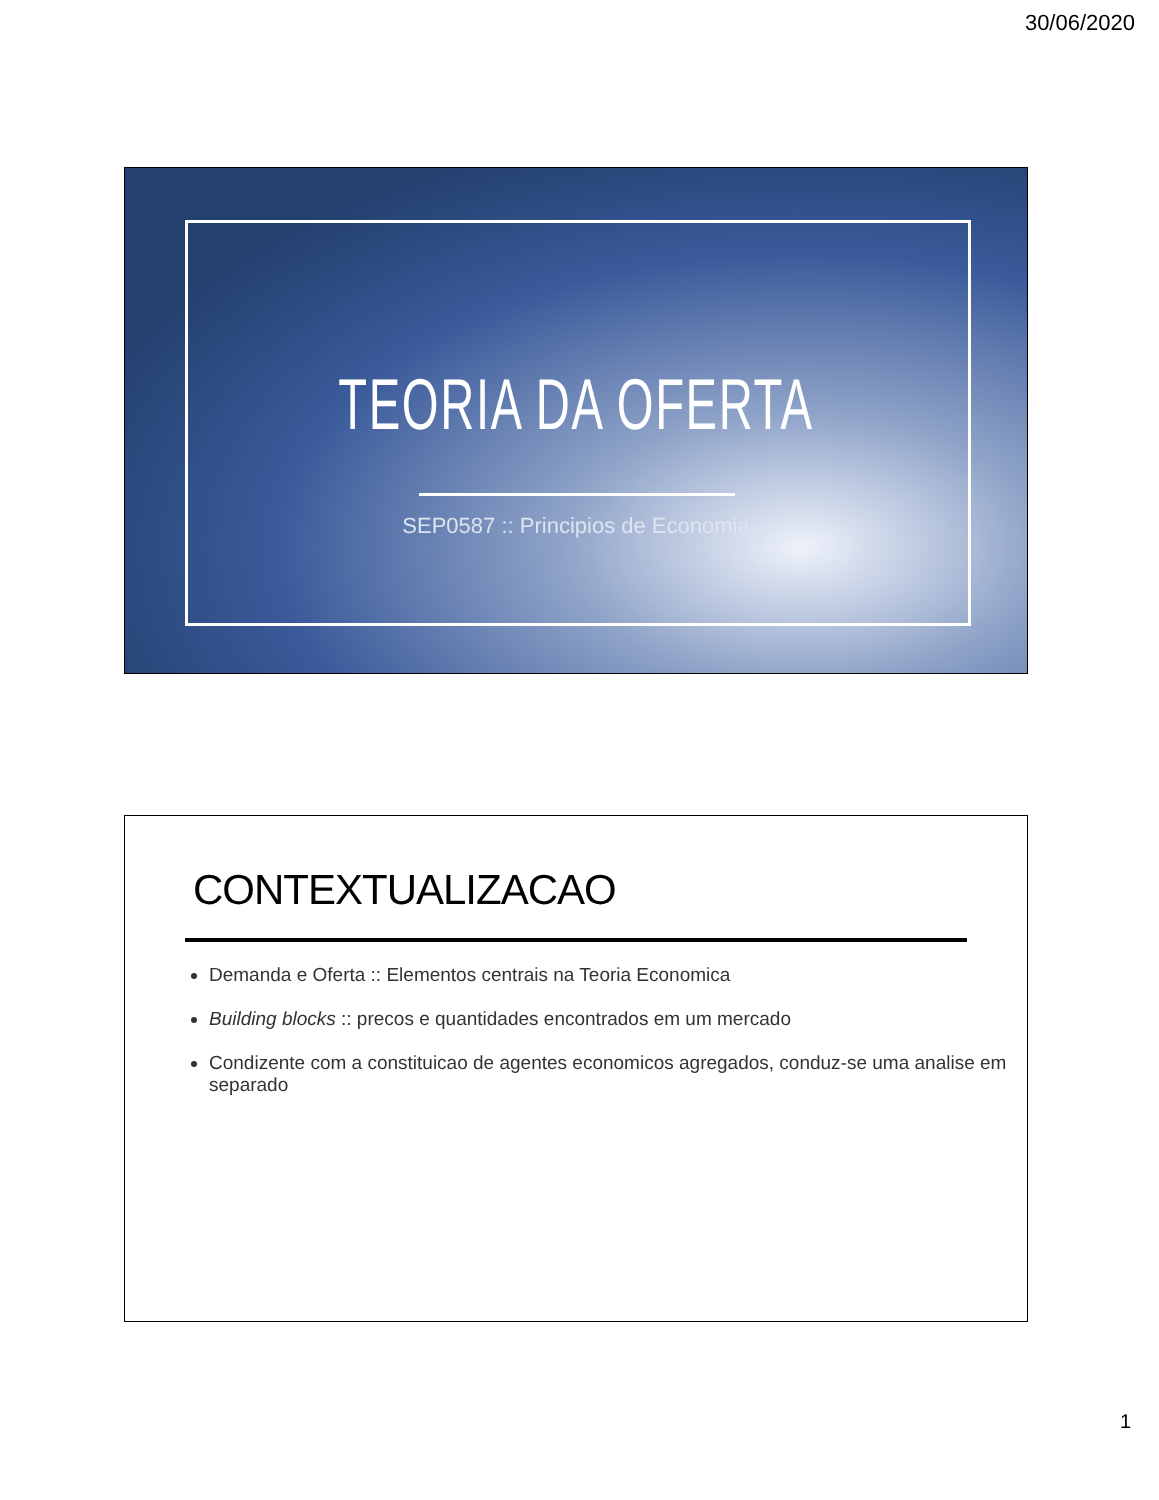30/06/2020
TEORIA DA OFERTA
SEP0587 :: Principios de Economia
CONTEXTUALIZACAO
Demanda e Oferta :: Elementos centrais na Teoria Economica
Building blocks :: precos e quantidades encontrados em um mercado
Condizente com a constituicao de agentes economicos agregados, conduz-se uma analise em separado
1